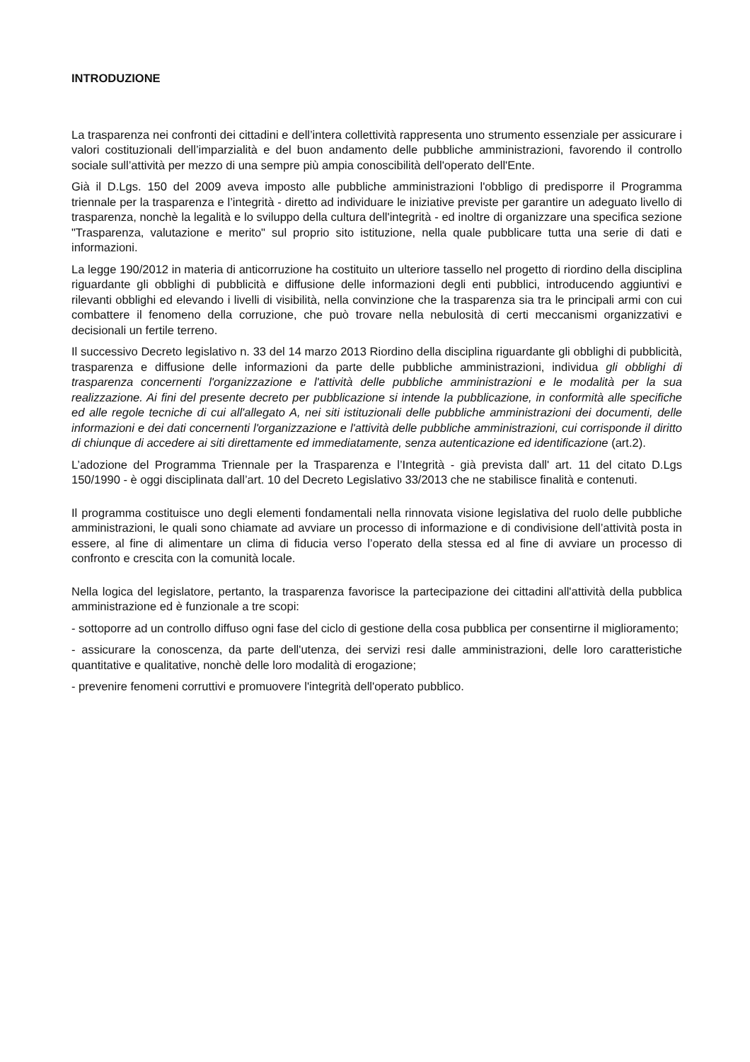INTRODUZIONE
La trasparenza nei confronti dei cittadini e dell’intera collettività rappresenta uno strumento essenziale per assicurare i valori costituzionali dell’imparzialità e del buon andamento delle pubbliche amministrazioni, favorendo il controllo sociale sull’attività per mezzo di una sempre più ampia conoscibilità dell'operato dell'Ente.
Già il D.Lgs. 150 del 2009 aveva imposto alle pubbliche amministrazioni l'obbligo di predisporre il Programma triennale per la trasparenza e l’integrità - diretto ad individuare le iniziative previste per garantire un adeguato livello di trasparenza, nonchè la legalità e lo sviluppo della cultura dell'integrità - ed inoltre di organizzare una specifica sezione "Trasparenza, valutazione e merito" sul proprio sito istituzione, nella quale pubblicare tutta una serie di dati e informazioni.
La legge 190/2012 in materia di anticorruzione ha costituito un ulteriore tassello nel progetto di riordino della disciplina riguardante gli obblighi di pubblicità e diffusione delle informazioni degli enti pubblici, introducendo aggiuntivi e rilevanti obblighi ed elevando i livelli di visibilità, nella convinzione che la trasparenza sia tra le principali armi con cui combattere il fenomeno della corruzione, che può trovare nella nebulosità di certi meccanismi organizzativi e decisionali un fertile terreno.
Il successivo Decreto legislativo n. 33 del 14 marzo 2013 Riordino della disciplina riguardante gli obblighi di pubblicità, trasparenza e diffusione delle informazioni da parte delle pubbliche amministrazioni, individua gli obblighi di trasparenza concernenti l'organizzazione e l'attività delle pubbliche amministrazioni e le modalità per la sua realizzazione. Ai fini del presente decreto per pubblicazione si intende la pubblicazione, in conformità alle specifiche ed alle regole tecniche di cui all'allegato A, nei siti istituzionali delle pubbliche amministrazioni dei documenti, delle informazioni e dei dati concernenti l'organizzazione e l'attività delle pubbliche amministrazioni, cui corrisponde il diritto di chiunque di accedere ai siti direttamente ed immediatamente, senza autenticazione ed identificazione (art.2).
L’adozione del Programma Triennale per la Trasparenza e l’Integrità - già prevista dall' art. 11 del citato D.Lgs 150/1990 - è oggi disciplinata dall’art. 10 del Decreto Legislativo 33/2013 che ne stabilisce finalità e contenuti.
Il programma costituisce uno degli elementi fondamentali nella rinnovata visione legislativa del ruolo delle pubbliche amministrazioni, le quali sono chiamate ad avviare un processo di informazione e di condivisione dell’attività posta in essere, al fine di alimentare un clima di fiducia verso l’operato della stessa ed al fine di avviare un processo di confronto e crescita con la comunità locale.
Nella logica del legislatore, pertanto, la trasparenza favorisce la partecipazione dei cittadini all'attività della pubblica amministrazione ed è funzionale a tre scopi:
- sottoporre ad un controllo diffuso ogni fase del ciclo di gestione della cosa pubblica per consentirne il miglioramento;
- assicurare la conoscenza, da parte dell'utenza, dei servizi resi dalle amministrazioni, delle loro caratteristiche quantitative e qualitative, nonchè delle loro modalità di erogazione;
- prevenire fenomeni corruttivi e promuovere l'integrità dell'operato pubblico.